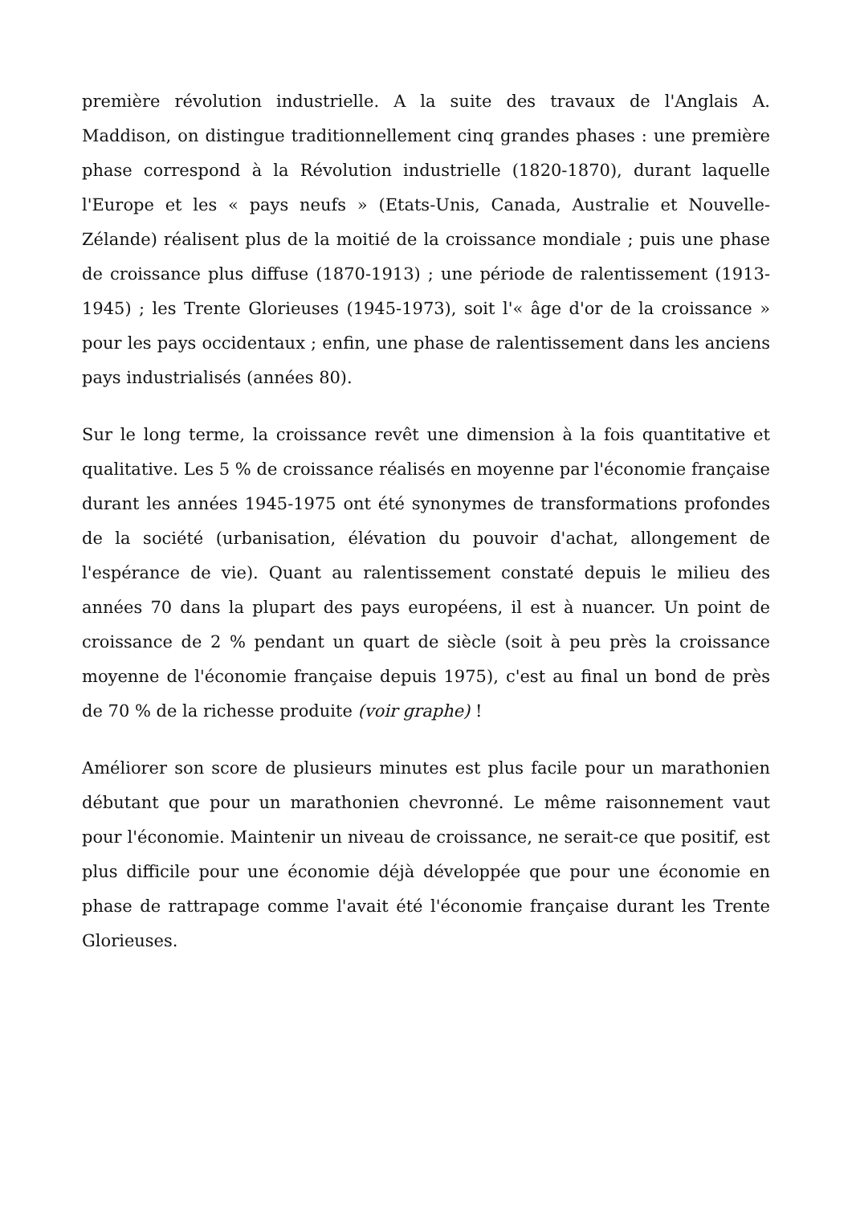première révolution industrielle. A la suite des travaux de l'Anglais A. Maddison, on distingue traditionnellement cinq grandes phases : une première phase correspond à la Révolution industrielle (1820-1870), durant laquelle l'Europe et les « pays neufs » (Etats-Unis, Canada, Australie et Nouvelle-Zélande) réalisent plus de la moitié de la croissance mondiale ; puis une phase de croissance plus diffuse (1870-1913) ; une période de ralentissement (1913-1945) ; les Trente Glorieuses (1945-1973), soit l'« âge d'or de la croissance » pour les pays occidentaux ; enfin, une phase de ralentissement dans les anciens pays industrialisés (années 80).
Sur le long terme, la croissance revêt une dimension à la fois quantitative et qualitative. Les 5 % de croissance réalisés en moyenne par l'économie française durant les années 1945-1975 ont été synonymes de transformations profondes de la société (urbanisation, élévation du pouvoir d'achat, allongement de l'espérance de vie). Quant au ralentissement constaté depuis le milieu des années 70 dans la plupart des pays européens, il est à nuancer. Un point de croissance de 2 % pendant un quart de siècle (soit à peu près la croissance moyenne de l'économie française depuis 1975), c'est au final un bond de près de 70 % de la richesse produite (voir graphe) !
Améliorer son score de plusieurs minutes est plus facile pour un marathonien débutant que pour un marathonien chevronné. Le même raisonnement vaut pour l'économie. Maintenir un niveau de croissance, ne serait-ce que positif, est plus difficile pour une économie déjà développée que pour une économie en phase de rattrapage comme l'avait été l'économie française durant les Trente Glorieuses.